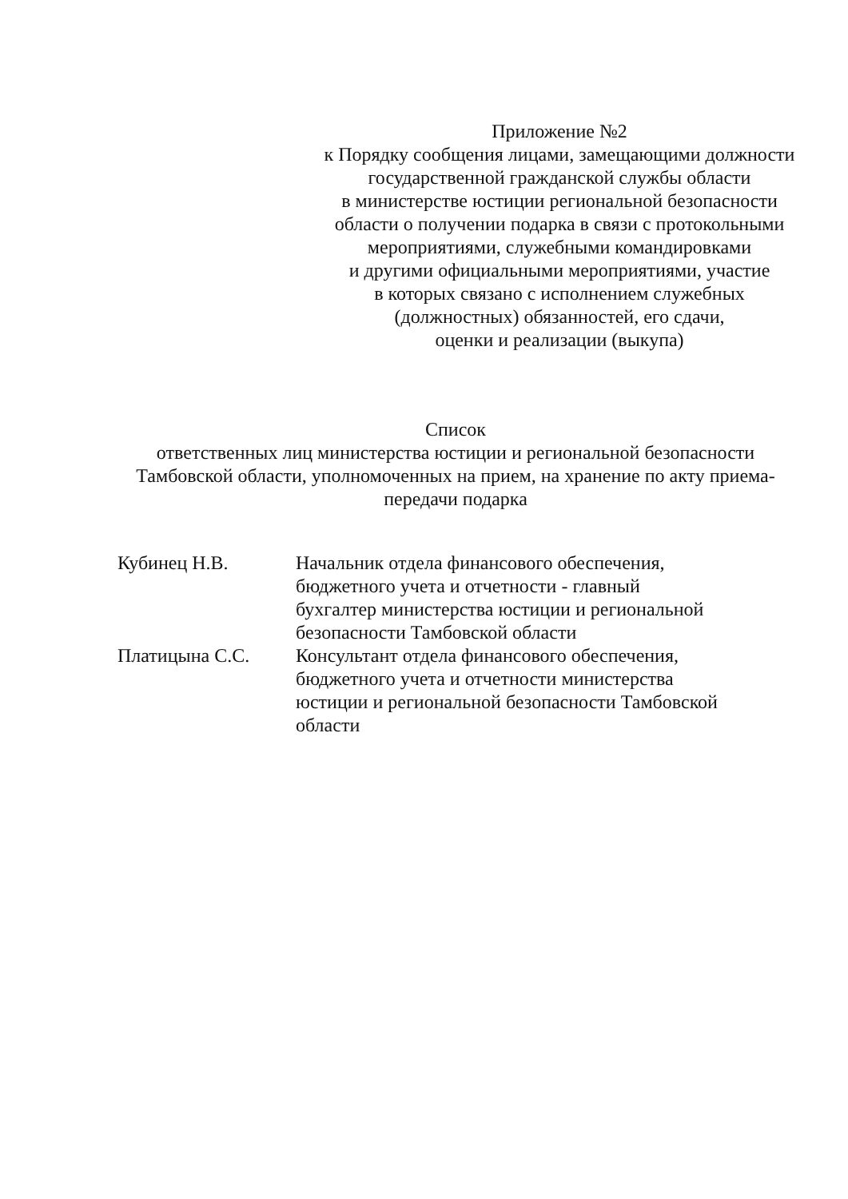Приложение №2
к Порядку сообщения лицами, замещающими должности
государственной гражданской службы области
в министерстве юстиции региональной безопасности
области о получении подарка в связи с протокольными
мероприятиями, служебными командировками
и другими официальными мероприятиями, участие
в которых связано с исполнением служебных
(должностных) обязанностей, его сдачи,
оценки и реализации (выкупа)
Список
ответственных лиц министерства юстиции и региональной безопасности
Тамбовской области, уполномоченных на прием, на хранение по акту приема-передачи подарка
Кубинец Н.В. Начальник отдела финансового обеспечения,
бюджетного учета и отчетности - главный
бухгалтер министерства юстиции и региональной
безопасности Тамбовской области
Платицына С.С. Консультант отдела финансового обеспечения,
бюджетного учета и отчетности министерства
юстиции и региональной безопасности Тамбовской
области